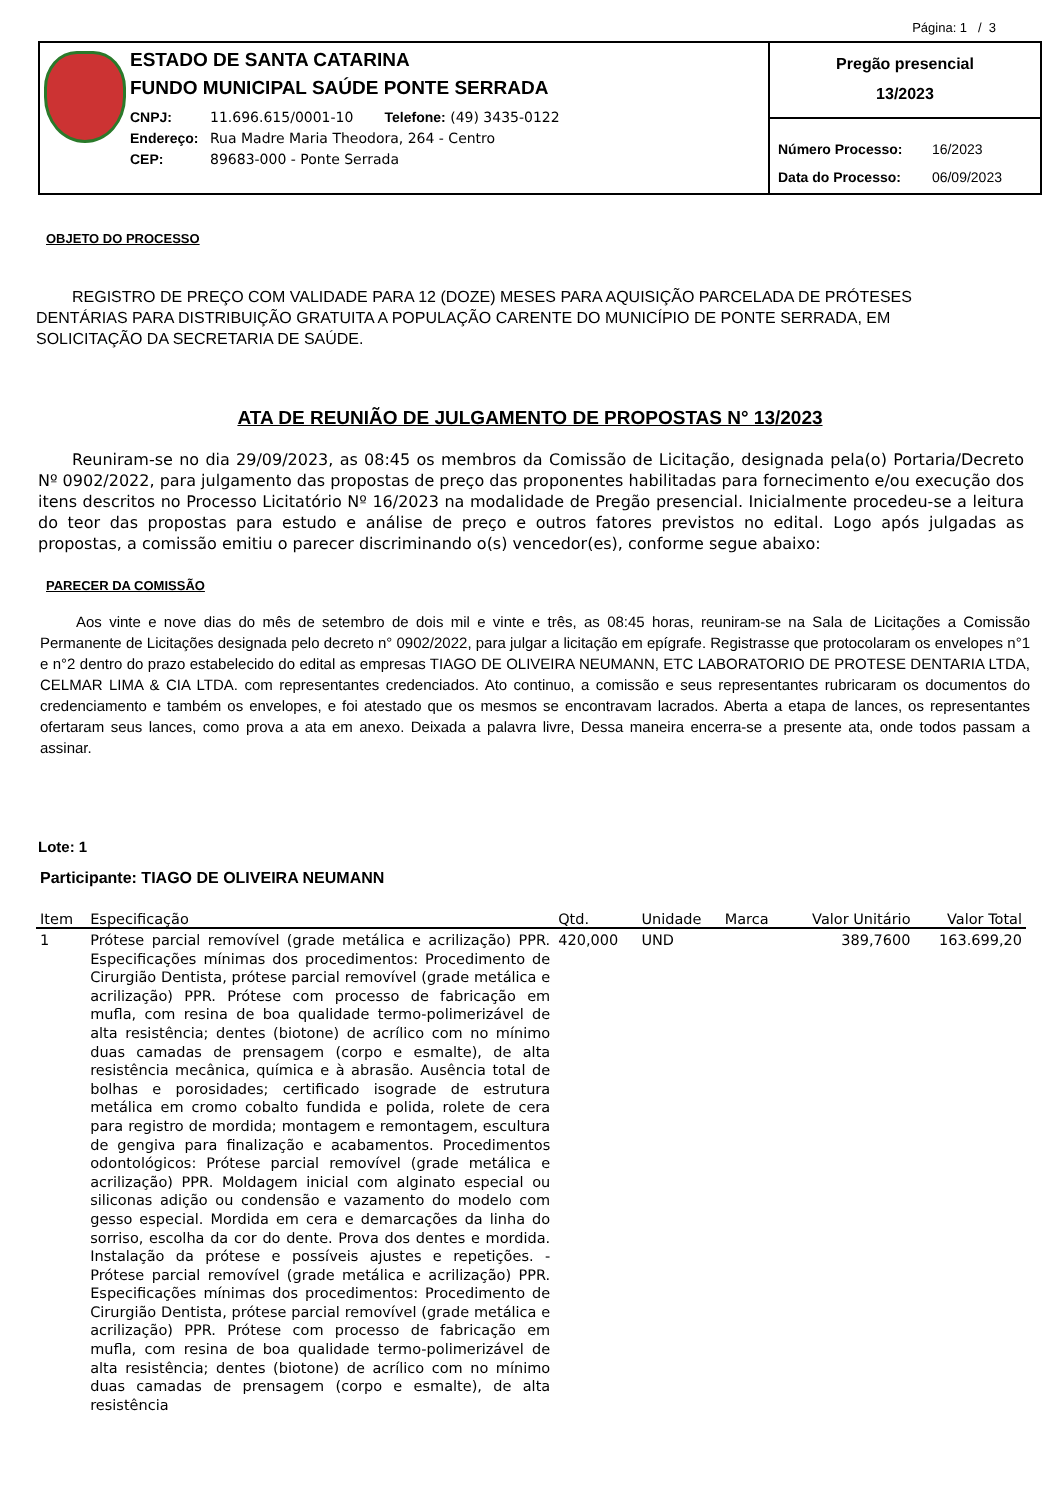Página: 1 / 3
ESTADO DE SANTA CATARINA
FUNDO MUNICIPAL SAÚDE PONTE SERRADA
CNPJ: 11.696.615/0001-10 Telefone: (49) 3435-0122
Endereço: Rua Madre Maria Theodora, 264 - Centro
CEP: 89683-000 - Ponte Serrada
Pregão presencial
13/2023
Número Processo: 16/2023
Data do Processo: 06/09/2023
OBJETO DO PROCESSO
REGISTRO DE PREÇO COM VALIDADE PARA 12 (DOZE) MESES PARA AQUISIÇÃO PARCELADA DE PRÓTESES DENTÁRIAS PARA DISTRIBUIÇÃO GRATUITA A POPULAÇÃO CARENTE DO MUNICÍPIO DE PONTE SERRADA, EM SOLICITAÇÃO DA SECRETARIA DE SAÚDE.
ATA DE REUNIÃO DE JULGAMENTO DE PROPOSTAS N° 13/2023
Reuniram-se no dia 29/09/2023, as 08:45 os membros da Comissão de Licitação, designada pela(o) Portaria/Decreto Nº 0902/2022, para julgamento das propostas de preço das proponentes habilitadas para fornecimento e/ou execução dos itens descritos no Processo Licitatório Nº 16/2023 na modalidade de Pregão presencial. Inicialmente procedeu-se a leitura do teor das propostas para estudo e análise de preço e outros fatores previstos no edital. Logo após julgadas as propostas, a comissão emitiu o parecer discriminando o(s) vencedor(es), conforme segue abaixo:
PARECER DA COMISSÃO
Aos vinte e nove dias do mês de setembro de dois mil e vinte e três, as 08:45 horas, reuniram-se na Sala de Licitações a Comissão Permanente de Licitações designada pelo decreto n° 0902/2022, para julgar a licitação em epígrafe. Registrasse que protocolaram os envelopes n°1 e n°2 dentro do prazo estabelecido do edital as empresas TIAGO DE OLIVEIRA NEUMANN, ETC LABORATORIO DE PROTESE DENTARIA LTDA, CELMAR LIMA & CIA LTDA. com representantes credenciados. Ato continuo, a comissão e seus representantes rubricaram os documentos do credenciamento e também os envelopes, e foi atestado que os mesmos se encontravam lacrados. Aberta a etapa de lances, os representantes ofertaram seus lances, como prova a ata em anexo. Deixada a palavra livre, Dessa maneira encerra-se a presente ata, onde todos passam a assinar.
Lote: 1
Participante: TIAGO DE OLIVEIRA NEUMANN
| Item | Especificação | Qtd. | Unidade | Marca | Valor Unitário | Valor Total |
| --- | --- | --- | --- | --- | --- | --- |
| 1 | Prótese parcial removível (grade metálica e acrilização) PPR. Especificações mínimas dos procedimentos: Procedimento de Cirurgião Dentista, prótese parcial removível (grade metálica e acrilização) PPR. Prótese com processo de fabricação em mufla, com resina de boa qualidade termo-polimerizável de alta resistência; dentes (biotone) de acrílico com no mínimo duas camadas de prensagem (corpo e esmalte), de alta resistência mecânica, química e à abrasão. Ausência total de bolhas e porosidades; certificado isograde de estrutura metálica em cromo cobalto fundida e polida, rolete de cera para registro de mordida; montagem e remontagem, escultura de gengiva para finalização e acabamentos. Procedimentos odontológicos: Prótese parcial removível (grade metálica e acrilização) PPR. Moldagem inicial com alginato especial ou siliconas adição ou condensão e vazamento do modelo com gesso especial. Mordida em cera e demarcações da linha do sorriso, escolha da cor do dente. Prova dos dentes e mordida. Instalação da prótese e possíveis ajustes e repetições. - Prótese parcial removível (grade metálica e acrilização) PPR. Especificações mínimas dos procedimentos: Procedimento de Cirurgião Dentista, prótese parcial removível (grade metálica e acrilização) PPR. Prótese com processo de fabricação em mufla, com resina de boa qualidade termo-polimerizável de alta resistência; dentes (biotone) de acrílico com no mínimo duas camadas de prensagem (corpo e esmalte), de alta resistência | 420,000 | UND | | 389,7600 | 163.699,20 |